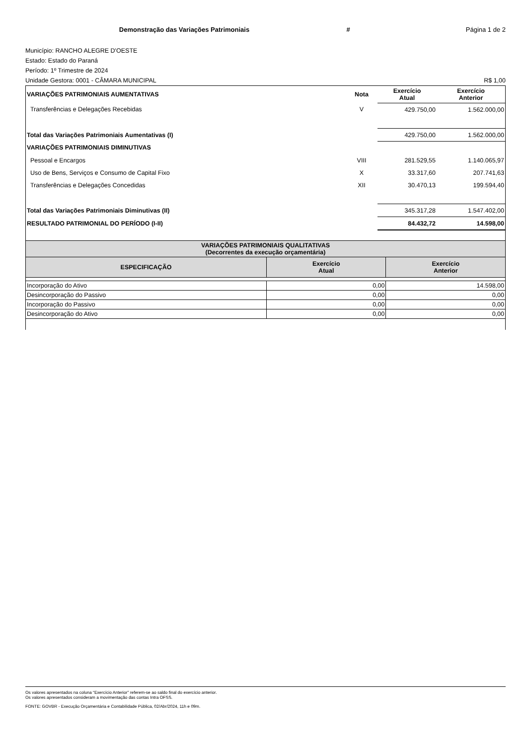Demonstração das Variações Patrimoniais # Página 1 de 2
Município: RANCHO ALEGRE D'OESTE
Estado: Estado do Paraná
Período: 1º Trimestre de 2024
Unidade Gestora: 0001 - CÂMARA MUNICIPAL R$ 1,00
| VARIAÇÕES PATRIMONIAIS AUMENTATIVAS | Nota | Exercício Atual | Exercício Anterior |
| Transferências e Delegações Recebidas | V | 429.750,00 | 1.562.000,00 |
| Total das Variações Patrimoniais Aumentativas (I) | | 429.750,00 | 1.562.000,00 |
| VARIAÇÕES PATRIMONIAIS DIMINUTIVAS | | | |
| Pessoal e Encargos | VIII | 281.529,55 | 1.140.065,97 |
| Uso de Bens, Serviços e Consumo de Capital Fixo | X | 33.317,60 | 207.741,63 |
| Transferências e Delegações Concedidas | XII | 30.470,13 | 199.594,40 |
| Total das Variações Patrimoniais Diminutivas (II) | | 345.317,28 | 1.547.402,00 |
| RESULTADO PATRIMONIAL DO PERÍODO (I-II) | | 84.432,72 | 14.598,00 |
| VARIAÇÕES PATRIMONIAIS QUALITATIVAS (Decorrentes da execução orçamentária) | | |
| --- | --- | --- |
| ESPECIFICAÇÃO | Exercício Atual | Exercício Anterior |
| Incorporação do Ativo | 0,00 | 14.598,00 |
| Desincorporação do Passivo | 0,00 | 0,00 |
| Incorporação do Passivo | 0,00 | 0,00 |
| Desincorporação do Ativo | 0,00 | 0,00 |
Os valores apresentados na coluna “Exercício Anterior” referem-se ao saldo final do exercício anterior.
Os valores apresentados consideram a movimentação das contas Intra OFSS.
FONTE: GOVBR - Execução Orçamentária e Contabilidade Pública, 02/Abr/2024, 11h e 09m.